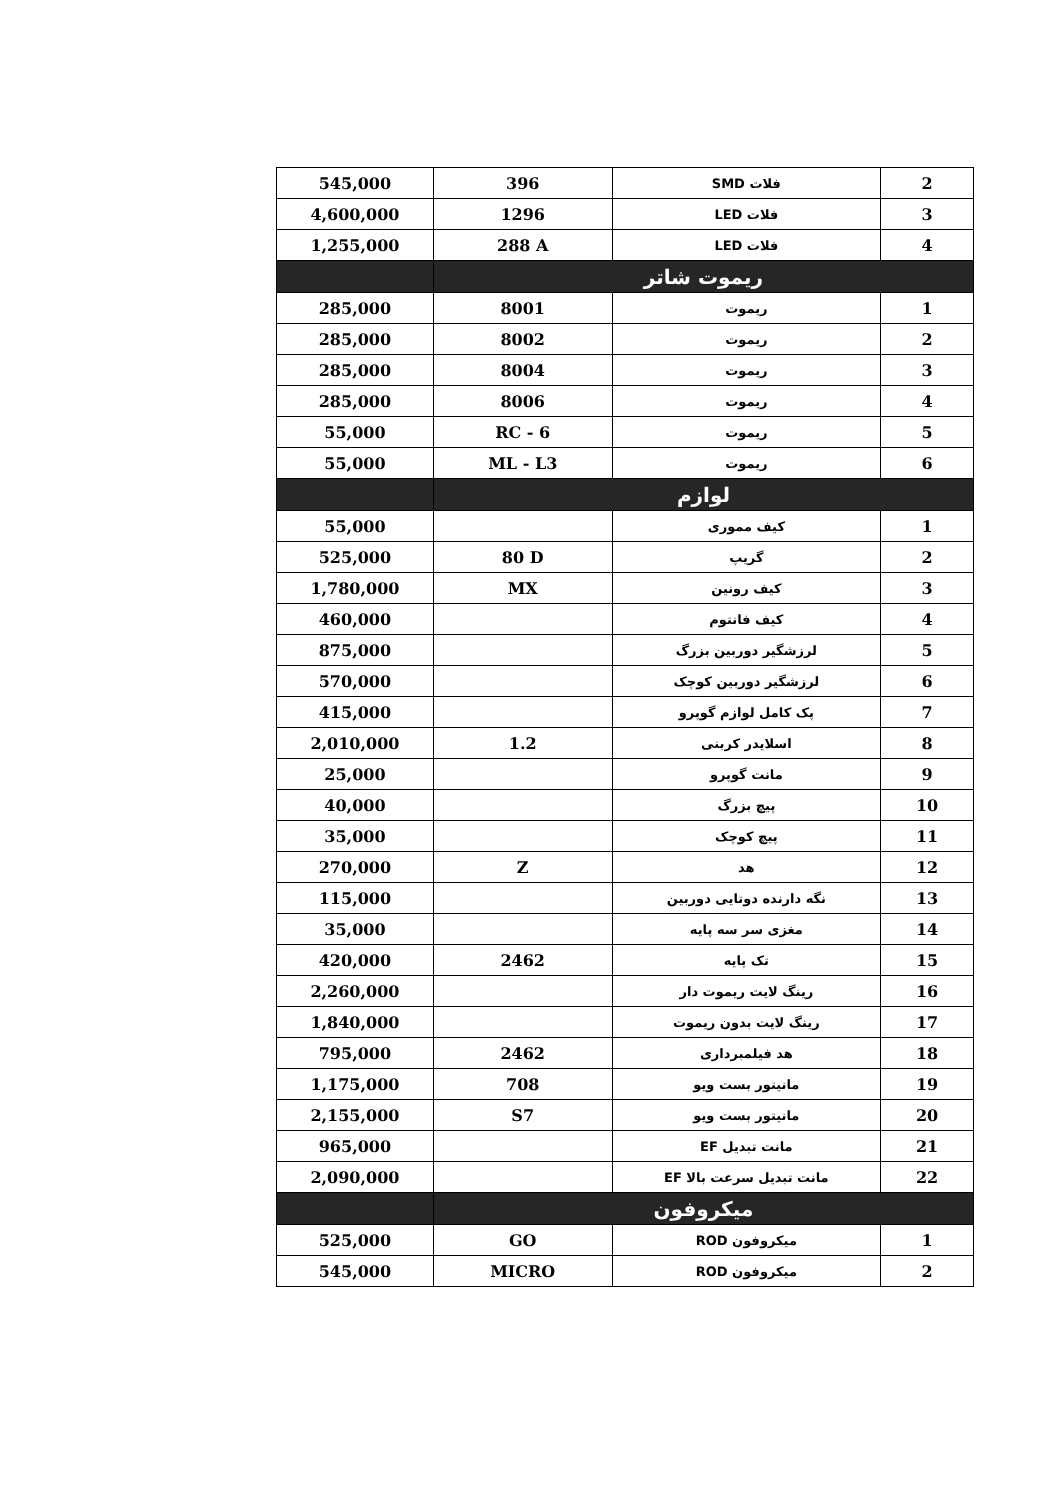| 545,000 | 396 | فلات SMD | 2 |
| 4,600,000 | 1296 | فلات LED | 3 |
| 1,255,000 | 288 A | فلات LED | 4 |
| | ریموت شاتر | | |
| 285,000 | 8001 | ریموت | 1 |
| 285,000 | 8002 | ریموت | 2 |
| 285,000 | 8004 | ریموت | 3 |
| 285,000 | 8006 | ریموت | 4 |
| 55,000 | RC - 6 | ریموت | 5 |
| 55,000 | ML - L3 | ریموت | 6 |
| | لوازم | | |
| 55,000 | | کیف مموری | 1 |
| 525,000 | 80 D | گریپ | 2 |
| 1,780,000 | MX | کیف رونین | 3 |
| 460,000 | | کیف فانتوم | 4 |
| 875,000 | | لرزشگیر دوربین بزرگ | 5 |
| 570,000 | | لرزشگیر دوربین کوچک | 6 |
| 415,000 | | پک کامل لوازم گوپرو | 7 |
| 2,010,000 | 1.2 | اسلایدر کربنی | 8 |
| 25,000 | | مانت گوپرو | 9 |
| 40,000 | | پیچ بزرگ | 10 |
| 35,000 | | پیچ کوچک | 11 |
| 270,000 | Z | هد | 12 |
| 115,000 | | نگه دارنده دوتایی دوربین | 13 |
| 35,000 | | مغزی سر سه پایه | 14 |
| 420,000 | 2462 | تک پایه | 15 |
| 2,260,000 | | رینگ لایت ریموت دار | 16 |
| 1,840,000 | | رینگ لایت بدون ریموت | 17 |
| 795,000 | 2462 | هد فیلمبرداری | 18 |
| 1,175,000 | 708 | مانیتور بست ویو | 19 |
| 2,155,000 | S7 | مانیتور بست ویو | 20 |
| 965,000 | | مانت تبدیل EF | 21 |
| 2,090,000 | | مانت تبدیل سرعت بالا EF | 22 |
| | میکروفون | | |
| 525,000 | GO | میکروفون ROD | 1 |
| 545,000 | MICRO | میکروفون ROD | 2 |